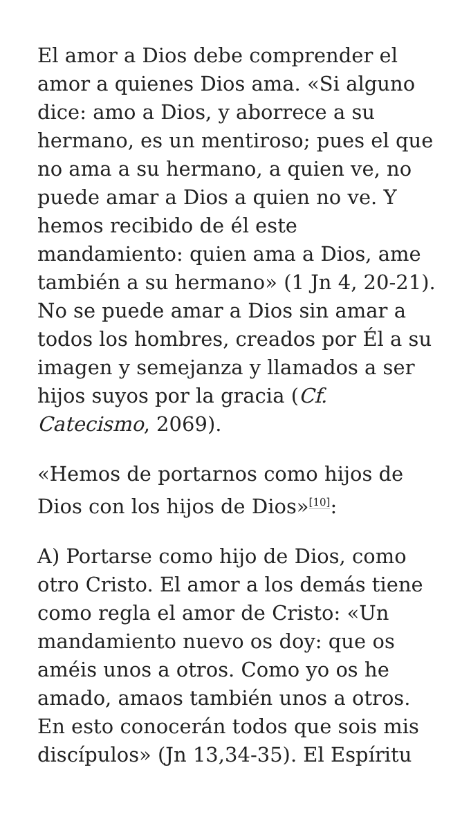El amor a Dios debe comprender el amor a quienes Dios ama. «Si alguno dice: amo a Dios, y aborrece a su hermano, es un mentiroso; pues el que no ama a su hermano, a quien ve, no puede amar a Dios a quien no ve. Y hemos recibido de él este mandamiento: quien ama a Dios, ame también a su hermano» (1 Jn 4, 20-21). No se puede amar a Dios sin amar a todos los hombres, creados por Él a su imagen y semejanza y llamados a ser hijos suyos por la gracia (Cf. Catecismo, 2069).
«Hemos de portarnos como hijos de Dios con los hijos de Dios»<sup>[10]</sup>:
A) Portarse como hijo de Dios, como otro Cristo. El amor a los demás tiene como regla el amor de Cristo: «Un mandamiento nuevo os doy: que os améis unos a otros. Como yo os he amado, amaos también unos a otros. En esto conocerán todos que sois mis discípulos» (Jn 13,34-35). El Espíritu